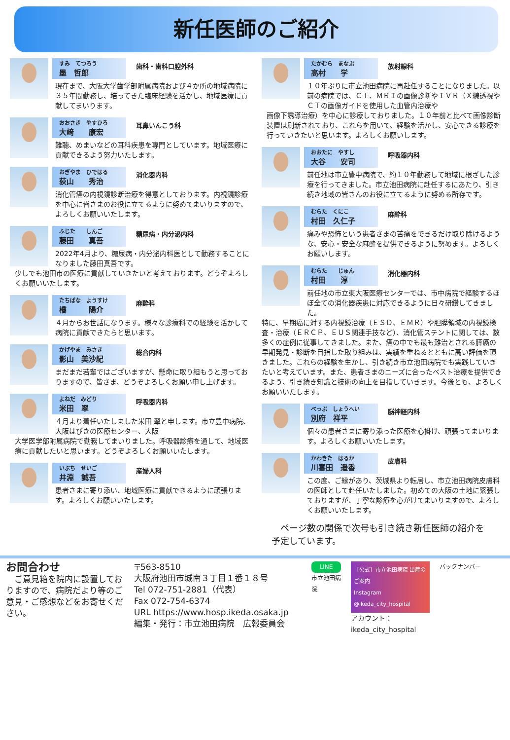新任医師のご紹介
すみ　てつろう
墨　哲郎
歯科・歯科口腔外科
現在まで、大阪大学歯学部附属病院および４か所の地域病院に３５年間勤務し、培ってきた臨床経験を活かし、地域医療に貢献してまいります。
おおさき　やすひろ
大﨑　　康宏
耳鼻いんこう科
難聴、めまいなどの耳科疾患を専門としています。地域医療に貢献できるよう努力いたします。
おぎやま　ひではる
荻山　　秀治
消化器内科
消化管癌の内視鏡診断治療を得意としております。内視鏡診療を中心に皆さまのお役に立てるように努めてまいりますので、よろしくお願いいたします。
ふじた　　しんご
藤田　　真吾
糖尿病・内分泌内科
2022年4月より、糖尿病・内分泌内科医として勤務することになりました藤田真吾です。
少しでも池田市の医療に貢献していきたいと考えております。どうぞよろしくお願いいたします。
たちばな　ようすけ
橘　　　陽介
麻酔科
４月からお世話になります。様々な診療科での経験を活かして病院に貢献できたらと思います。
かげやま　みさき
影山　美沙紀
総合内科
まだまだ若輩ではございますが、懸命に取り組もうと思っておりますので、皆さま、どうぞよろしくお願い申し上げます。
よねだ　みどり
米田　翠
呼吸器内科
４月より着任いたしました米田 翠と申します。市立豊中病院、大阪はびきの医療センター、大阪
大学医学部附属病院で勤務してまいりました。呼吸器診療を通して、地域医療に貢献したいと思います。どうぞよろしくお願いいたします。
いぶち　せいご
井淵　誠吾
産婦人科
患者さまに寄り添い、地域医療に貢献できるように頑張ります。よろしくお願いいたします。
たかむら　まなぶ
高村　　学
放射線科
１０年ぶりに市立池田病院に再赴任することになりました。以前の病院では、ＣＴ、ＭＲＩの画像診断やＩＶＲ（Ｘ線透視やＣＴの画像ガイドを使用した血管内治療や
画像下誘導治療）を中心に診療しておりました。１０年前と比べて画像診断装置は刷新されており、これらを用いて、経験を活かし、安心できる診療を行っていきたいと思います。よろしくお願いします。
おおたに　やすし
大谷　　安司
呼吸器内科
前任地は市立豊中病院で、約１０年勤務して地域に根ざした診療を行ってきました。市立池田病院に赴任するにあたり、引き続き地域の皆さんのお役に立てるように努める所存です。
むらた　くにこ
村田　久仁子
麻酔科
痛みや恐怖という患者さまの苦痛をできるだけ取り除けるような、安心・安全な麻酔を提供できるように努めます。よろしくお願いします。
むらた　　じゅん
村田　　淳
消化器内科
前任地の市立東大阪医療センターでは、市中病院で経験するほぼ全ての消化器疾患に対応できるように日々研鑽してきました。
特に、早期癌に対する内視鏡治療（ＥＳＤ、ＥＭＲ）や胆膵領域の内視鏡検査・治療（ＥＲＣＰ、ＥＵＳ関連手技など）、消化管ステントに関しては、数多くの症例に従事してきました。また、癌の中でも最も難治とされる膵癌の早期発見・診断を目指した取り組みは、実績を重ねるとともに高い評価を頂きました。これらの経験を生かし、引き続き市立池田病院でも実践していきたいと考えています。また、患者さまのニーズに合ったベスト治療を提供できるよう、引き続き知識と技術の向上を目指していきます。今後とも、よろしくお願いいたします。
べっぷ　しょうへい
別府　祥平
脳神経内科
個々の患者さまに寄り添った医療を心掛け、頑張ってまいります。よろしくお願いいたします。
かわきた　はるか
川喜田　遥香
皮膚科
この度、ご縁があり、茨城県より転居し、市立池田病院皮膚科の医師として赴任いたしました。初めての大阪の土地に緊張しておりますが、丁寧な診療を心がけてまいりますので、よろしくお願いいたします。
　ページ数の関係で次号も引き続き新任医師の紹介を予定しています。
お問合わせ
　ご意見箱を院内に設置しておりますので、病院だより等のご意見・ご感想などをお寄せください。
〒563-8510
大阪府池田市城南３丁目１番１８号
Tel 072-751-2881（代表）
Fax 072-754-6374
URL https://www.hosp.ikeda.osaka.jp
編集・発行：市立池田病院　広報委員会
LINE
市立池田病院
［公式］市立池田病院 出産のご案内
Instagram @ikeda_city_hospital
アカウント：
ikeda_city_hospital
バックナンバー